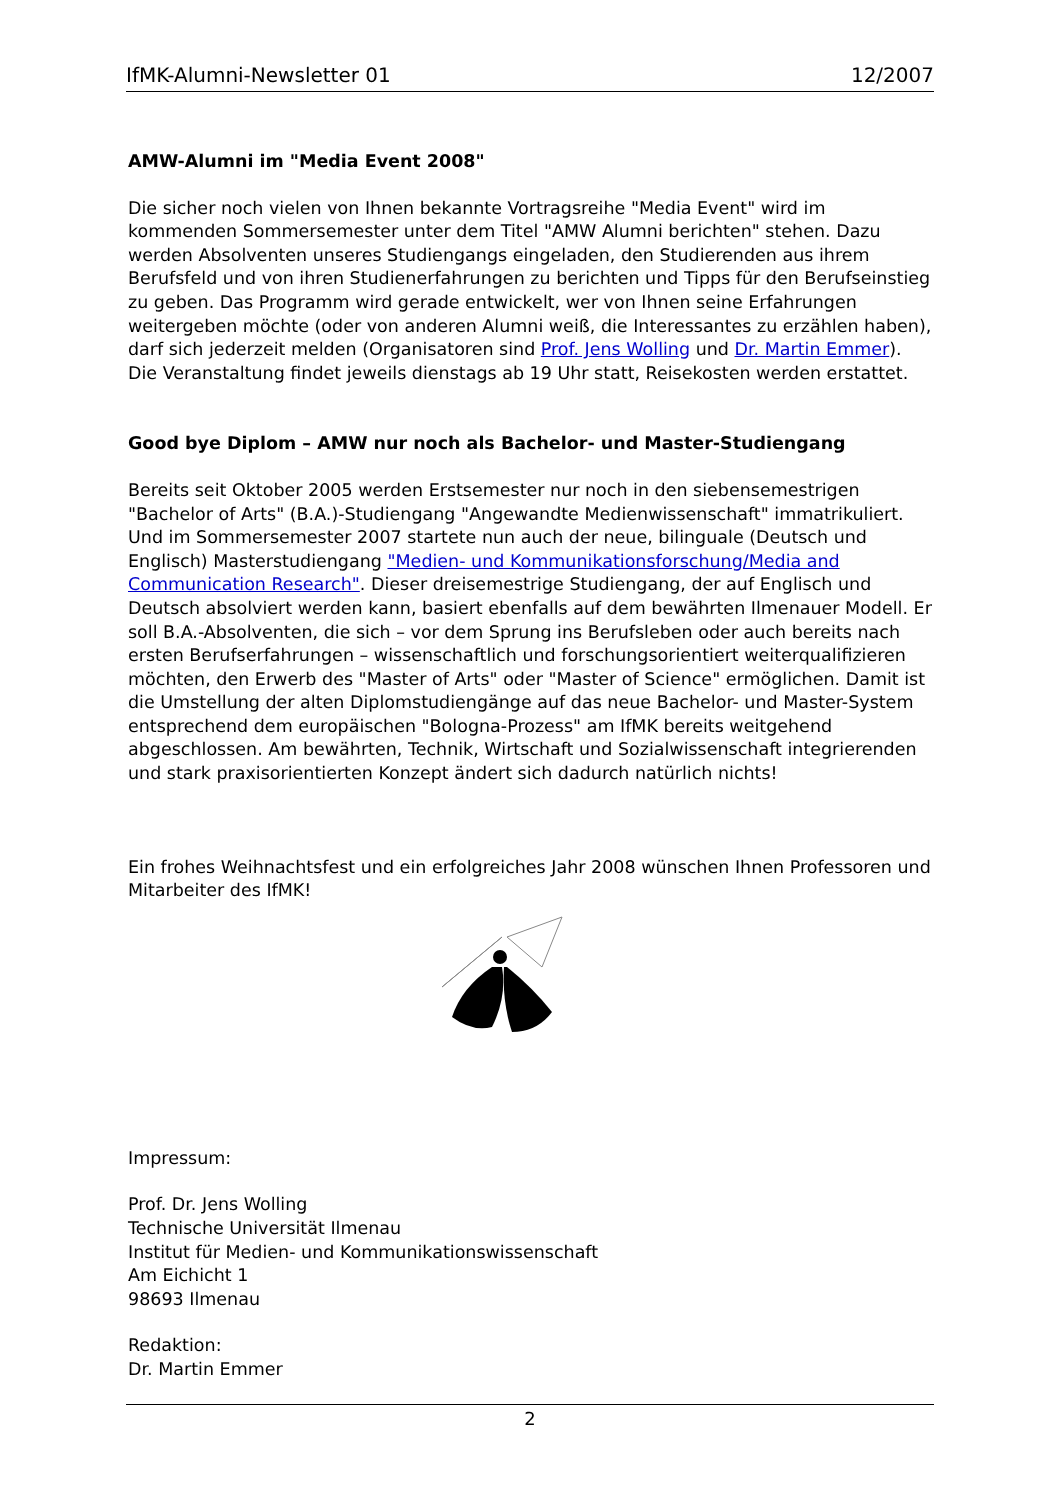IfMK-Alumni-Newsletter 01 12/2007
AMW-Alumni im "Media Event 2008"
Die sicher noch vielen von Ihnen bekannte Vortragsreihe "Media Event" wird im kommenden Sommersemester unter dem Titel "AMW Alumni berichten" stehen. Dazu werden Absolventen unseres Studiengangs eingeladen, den Studierenden aus ihrem Berufsfeld und von ihren Studienerfahrungen zu berichten und Tipps für den Berufseinstieg zu geben. Das Programm wird gerade entwickelt, wer von Ihnen seine Erfahrungen weitergeben möchte (oder von anderen Alumni weiß, die Interessantes zu erzählen haben), darf sich jederzeit melden (Organisatoren sind Prof. Jens Wolling und Dr. Martin Emmer). Die Veranstaltung findet jeweils dienstags ab 19 Uhr statt, Reisekosten werden erstattet.
Good bye Diplom – AMW nur noch als Bachelor- und Master-Studiengang
Bereits seit Oktober 2005 werden Erstsemester nur noch in den siebensemestrigen "Bachelor of Arts" (B.A.)-Studiengang "Angewandte Medienwissenschaft" immatrikuliert. Und im Sommersemester 2007 startete nun auch der neue, bilinguale (Deutsch und Englisch) Masterstudiengang "Medien- und Kommunikationsforschung/Media and Communication Research". Dieser dreisemestrige Studiengang, der auf Englisch und Deutsch absolviert werden kann, basiert ebenfalls auf dem bewährten Ilmenauer Modell. Er soll B.A.-Absolventen, die sich – vor dem Sprung ins Berufsleben oder auch bereits nach ersten Berufserfahrungen – wissenschaftlich und forschungsorientiert weiterqualifizieren möchten, den Erwerb des "Master of Arts" oder "Master of Science" ermöglichen. Damit ist die Umstellung der alten Diplomstudiengänge auf das neue Bachelor- und Master-System entsprechend dem europäischen "Bologna-Prozess" am IfMK bereits weitgehend abgeschlossen. Am bewährten, Technik, Wirtschaft und Sozialwissenschaft integrierenden und stark praxisorientierten Konzept ändert sich dadurch natürlich nichts!
Ein frohes Weihnachtsfest und ein erfolgreiches Jahr 2008 wünschen Ihnen Professoren und Mitarbeiter des IfMK!
Impressum:
Prof. Dr. Jens Wolling
Technische Universität Ilmenau
Institut für Medien- und Kommunikationswissenschaft
Am Eichicht 1
98693 Ilmenau
Redaktion:
Dr. Martin Emmer
2